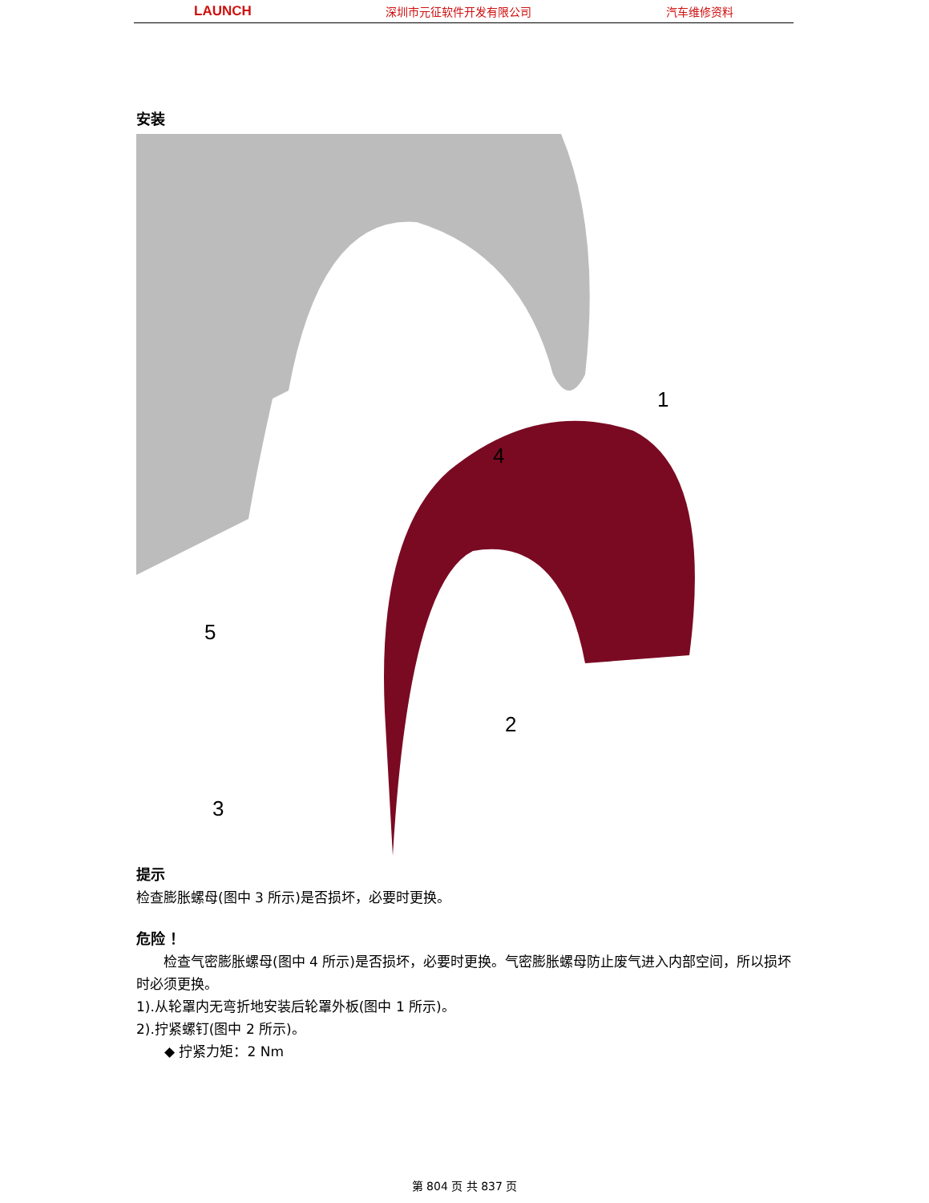LAUNCH 深圳市元征软件开发有限公司 汽车维修资料
安装
1
2
3
4
5
提示
检查膨胀螺母(图中 3 所示)是否损坏，必要时更换。
危险 ！
检查气密膨胀螺母(图中 4 所示)是否损坏，必要时更换。气密膨胀螺母防止废气进入内部空间，所以损坏时必须更换。
1).从轮罩内无弯折地安装后轮罩外板(图中 1 所示)。
2).拧紧螺钉(图中 2 所示)。
◆ 拧紧力矩：2 Nm
第 804 页 共 837 页